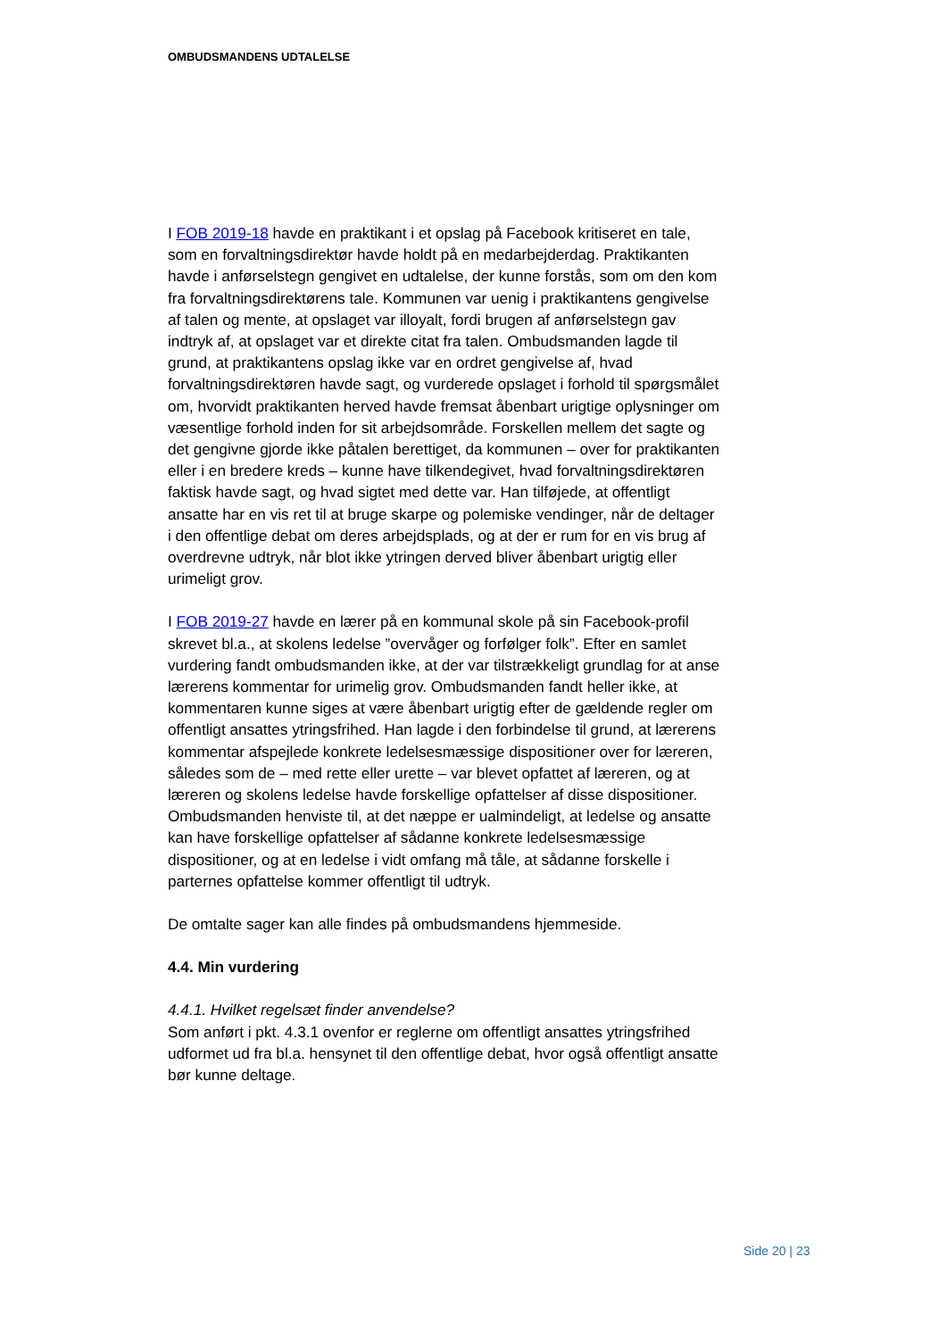OMBUDSMANDENS UDTALELSE
I FOB 2019-18 havde en praktikant i et opslag på Facebook kritiseret en tale, som en forvaltningsdirektør havde holdt på en medarbejderdag. Praktikanten havde i anførselstegn gengivet en udtalelse, der kunne forstås, som om den kom fra forvaltningsdirektørens tale. Kommunen var uenig i praktikantens gengivelse af talen og mente, at opslaget var illoyalt, fordi brugen af anførselstegn gav indtryk af, at opslaget var et direkte citat fra talen. Ombudsmanden lagde til grund, at praktikantens opslag ikke var en ordret gengivelse af, hvad forvaltningsdirektøren havde sagt, og vurderede opslaget i forhold til spørgsmålet om, hvorvidt praktikanten herved havde fremsat åbenbart urigtige oplysninger om væsentlige forhold inden for sit arbejdsområde. Forskellen mellem det sagte og det gengivne gjorde ikke påtalen berettiget, da kommunen – over for praktikanten eller i en bredere kreds – kunne have tilkendegivet, hvad forvaltningsdirektøren faktisk havde sagt, og hvad sigtet med dette var. Han tilføjede, at offentligt ansatte har en vis ret til at bruge skarpe og polemiske vendinger, når de deltager i den offentlige debat om deres arbejdsplads, og at der er rum for en vis brug af overdrevne udtryk, når blot ikke ytringen derved bliver åbenbart urigtig eller urimeligt grov.
I FOB 2019-27 havde en lærer på en kommunal skole på sin Facebook-profil skrevet bl.a., at skolens ledelse ”overvåger og forfølger folk”. Efter en samlet vurdering fandt ombudsmanden ikke, at der var tilstrækkeligt grundlag for at anse lærerens kommentar for urimelig grov. Ombudsmanden fandt heller ikke, at kommentaren kunne siges at være åbenbart urigtig efter de gældende regler om offentligt ansattes ytringsfrihed. Han lagde i den forbindelse til grund, at lærerens kommentar afspejlede konkrete ledelsesmæssige dispositioner over for læreren, således som de – med rette eller urette – var blevet opfattet af læreren, og at læreren og skolens ledelse havde forskellige opfattelser af disse dispositioner. Ombudsmanden henviste til, at det næppe er ualmindeligt, at ledelse og ansatte kan have forskellige opfattelser af sådanne konkrete ledelsesmæssige dispositioner, og at en ledelse i vidt omfang må tåle, at sådanne forskelle i parternes opfattelse kommer offentligt til udtryk.
De omtalte sager kan alle findes på ombudsmandens hjemmeside.
4.4. Min vurdering
4.4.1. Hvilket regelsæt finder anvendelse?
Som anført i pkt. 4.3.1 ovenfor er reglerne om offentligt ansattes ytringsfrihed udformet ud fra bl.a. hensynet til den offentlige debat, hvor også offentligt ansatte bør kunne deltage.
Side 20 | 23